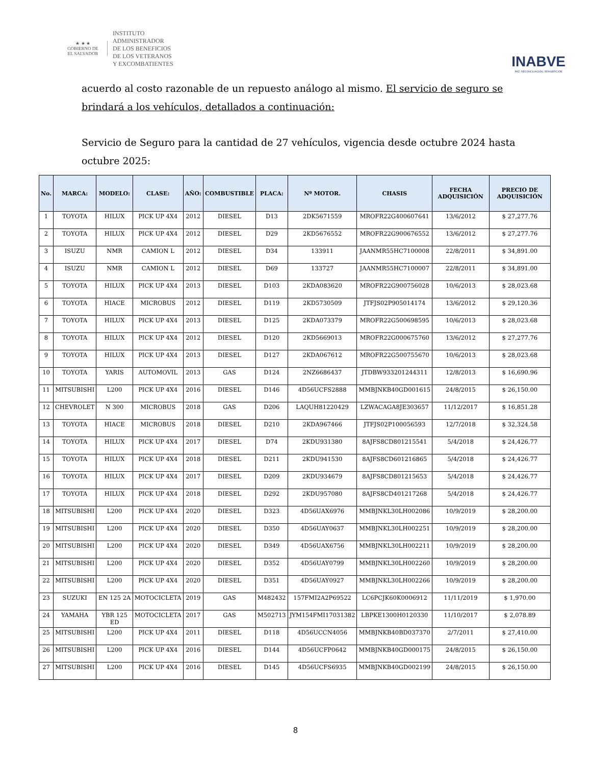★ ★ ★
GOBIERNO DE
EL SALVADOR
INSTITUTO
ADMINISTRADOR
DE LOS BENEFICIOS
DE LOS VETERANOS
Y EXCOMBATIENTES
INABVE
PAZ, RECONCILIACIÓN, REINSERCIÓN
acuerdo al costo razonable de un repuesto análogo al mismo. El servicio de seguro se brindará a los vehículos, detallados a continuación:
Servicio de Seguro para la cantidad de 27 vehículos, vigencia desde octubre 2024 hasta octubre 2025:
| No. | MARCA: | MODELO: | CLASE: | AÑO: | COMBUSTIBLE | PLACA: | Nº MOTOR. | CHASIS | FECHA ADQUISICIÓN | PRECIO DE ADQUISICIÓN |
| --- | --- | --- | --- | --- | --- | --- | --- | --- | --- | --- |
| 1 | TOYOTA | HILUX | PICK UP 4X4 | 2012 | DIESEL | D13 | 2DK5671559 | MROFR22G400607641 | 13/6/2012 | $ 27,277.76 |
| 2 | TOYOTA | HILUX | PICK UP 4X4 | 2012 | DIESEL | D29 | 2KD5676552 | MROFR22G900676552 | 13/6/2012 | $ 27,277.76 |
| 3 | ISUZU | NMR | CAMION L | 2012 | DIESEL | D34 | 133911 | JAANMR55HC7100008 | 22/8/2011 | $ 34,891.00 |
| 4 | ISUZU | NMR | CAMION L | 2012 | DIESEL | D69 | 133727 | JAANMR55HC7100007 | 22/8/2011 | $ 34,891.00 |
| 5 | TOYOTA | HILUX | PICK UP 4X4 | 2013 | DIESEL | D103 | 2KDA083620 | MROFR22G900756028 | 10/6/2013 | $ 28,023.68 |
| 6 | TOYOTA | HIACE | MICROBUS | 2012 | DIESEL | D119 | 2KD5730509 | JTFJS02P905014174 | 13/6/2012 | $ 29,120.36 |
| 7 | TOYOTA | HILUX | PICK UP 4X4 | 2013 | DIESEL | D125 | 2KDA073379 | MROFR22G500698595 | 10/6/2013 | $ 28,023.68 |
| 8 | TOYOTA | HILUX | PICK UP 4X4 | 2012 | DIESEL | D120 | 2KD5669013 | MROFR22G000675760 | 13/6/2012 | $ 27,277.76 |
| 9 | TOYOTA | HILUX | PICK UP 4X4 | 2013 | DIESEL | D127 | 2KDA067612 | MROFR22G500755670 | 10/6/2013 | $ 28,023.68 |
| 10 | TOYOTA | YARIS | AUTOMOVIL | 2013 | GAS | D124 | 2NZ6686437 | JTDBW933201244311 | 12/8/2013 | $ 16,690.96 |
| 11 | MITSUBISHI | L200 | PICK UP 4X4 | 2016 | DIESEL | D146 | 4D56UCFS2888 | MMBJNKB40GD001615 | 24/8/2015 | $ 26,150.00 |
| 12 | CHEVROLET | N 300 | MICROBUS | 2018 | GAS | D206 | LAQUH81220429 | LZWACAGA8JE303657 | 11/12/2017 | $ 16,851.28 |
| 13 | TOYOTA | HIACE | MICROBUS | 2018 | DIESEL | D210 | 2KDA967466 | JTFJS02P100056593 | 12/7/2018 | $ 32,324.58 |
| 14 | TOYOTA | HILUX | PICK UP 4X4 | 2017 | DIESEL | D74 | 2KDU931380 | 8AJFS8CD801215541 | 5/4/2018 | $ 24,426.77 |
| 15 | TOYOTA | HILUX | PICK UP 4X4 | 2018 | DIESEL | D211 | 2KDU941530 | 8AJFS8CD601216865 | 5/4/2018 | $ 24,426.77 |
| 16 | TOYOTA | HILUX | PICK UP 4X4 | 2017 | DIESEL | D209 | 2KDU934679 | 8AJFS8CD801215653 | 5/4/2018 | $ 24,426.77 |
| 17 | TOYOTA | HILUX | PICK UP 4X4 | 2018 | DIESEL | D292 | 2KDU957080 | 8AJFS8CD401217268 | 5/4/2018 | $ 24,426.77 |
| 18 | MITSUBISHI | L200 | PICK UP 4X4 | 2020 | DIESEL | D323 | 4D56UAX6976 | MMBJNKL30LH002086 | 10/9/2019 | $ 28,200.00 |
| 19 | MITSUBISHI | L200 | PICK UP 4X4 | 2020 | DIESEL | D350 | 4D56UAY0637 | MMBJNKL30LH002251 | 10/9/2019 | $ 28,200.00 |
| 20 | MITSUBISHI | L200 | PICK UP 4X4 | 2020 | DIESEL | D349 | 4D56UAX6756 | MMBJNKL30LH002211 | 10/9/2019 | $ 28,200.00 |
| 21 | MITSUBISHI | L200 | PICK UP 4X4 | 2020 | DIESEL | D352 | 4D56UAY0799 | MMBJNKL30LH002260 | 10/9/2019 | $ 28,200.00 |
| 22 | MITSUBISHI | L200 | PICK UP 4X4 | 2020 | DIESEL | D351 | 4D56UAY0927 | MMBJNKL30LH002266 | 10/9/2019 | $ 28,200.00 |
| 23 | SUZUKI | EN 125 2A | MOTOCICLETA | 2019 | GAS | M482432 | 157FMI2A2P69522 | LC6PCJK60K0006912 | 11/11/2019 | $ 1,970.00 |
| 24 | YAMAHA | YBR 125 ED | MOTOCICLETA | 2017 | GAS | M502713 | JYM154FMI17031382 | LBPKE1300H0120330 | 11/10/2017 | $ 2,078.89 |
| 25 | MITSUBISHI | L200 | PICK UP 4X4 | 2011 | DIESEL | D118 | 4D56UCCN4056 | MMBJNKB40BD037370 | 2/7/2011 | $ 27,410.00 |
| 26 | MITSUBISHI | L200 | PICK UP 4X4 | 2016 | DIESEL | D144 | 4D56UCFP0642 | MMBJNKB40GD000175 | 24/8/2015 | $ 26,150.00 |
| 27 | MITSUBISHI | L200 | PICK UP 4X4 | 2016 | DIESEL | D145 | 4D56UCFS6935 | MMBJNKB40GD002199 | 24/8/2015 | $ 26,150.00 |
8